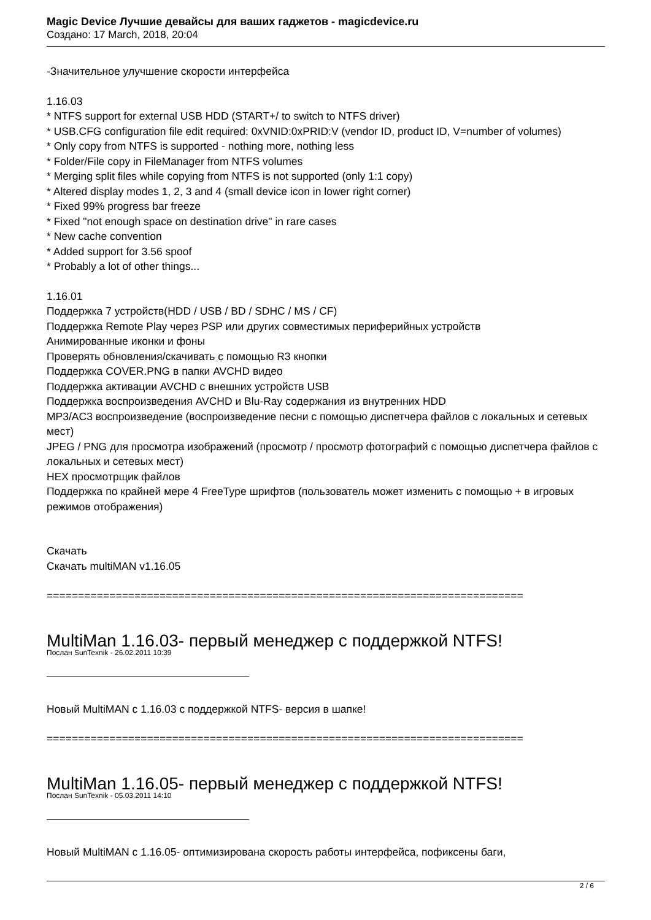Magic Device Лучшие девайсы для ваших гаджетов - magicdevice.ru
Создано: 17 March, 2018, 20:04
-Значительное улучшение скорости интерфейса
1.16.03
* NTFS support for external USB HDD (START+/ to switch to NTFS driver)
* USB.CFG configuration file edit required: 0xVNID:0xPRID:V (vendor ID, product ID, V=number of volumes)
* Only copy from NTFS is supported - nothing more, nothing less
* Folder/File copy in FileManager from NTFS volumes
* Merging split files while copying from NTFS is not supported (only 1:1 copy)
* Altered display modes 1, 2, 3 and 4 (small device icon in lower right corner)
* Fixed 99% progress bar freeze
* Fixed "not enough space on destination drive" in rare cases
* New cache convention
* Added support for 3.56 spoof
* Probably a lot of other things...
1.16.01
Поддержка 7 устройств(HDD / USB / BD / SDHC / MS / CF)
Поддержка Remote Play через PSP или других совместимых периферийных устройств
Анимированные иконки и фоны
Проверять обновления/скачивать с помощью R3 кнопки
Поддержка COVER.PNG в папки AVCHD видео
Поддержка активации AVCHD с внешних устройств USB
Поддержка воспроизведения AVCHD и Blu-Ray содержания из внутренних HDD
MP3/AC3 воспроизведение (воспроизведение песни с помощью диспетчера файлов с локальных и сетевых мест)
JPEG / PNG для просмотра изображений (просмотр / просмотр фотографий с помощью диспетчера файлов с локальных и сетевых мест)
HEX просмотрщик файлов
Поддержка по крайней мере 4 FreeType шрифтов (пользователь может изменить с помощью + в игровых режимов отображения)
Скачать
Скачать multiMAN v1.16.05
============================================================================
MultiMan 1.16.03- первый менеджер с поддержкой NTFS!
Послан SunTexnik - 26.02.2011 10:39
Новый MultiMAN с 1.16.03 с поддержкой NTFS- версия в шапке!
============================================================================
MultiMan 1.16.05- первый менеджер с поддержкой NTFS!
Послан SunTexnik - 05.03.2011 14:10
Новый MultiMAN с 1.16.05- оптимизирована скорость работы интерфейса, пофиксены баги,
2 / 6